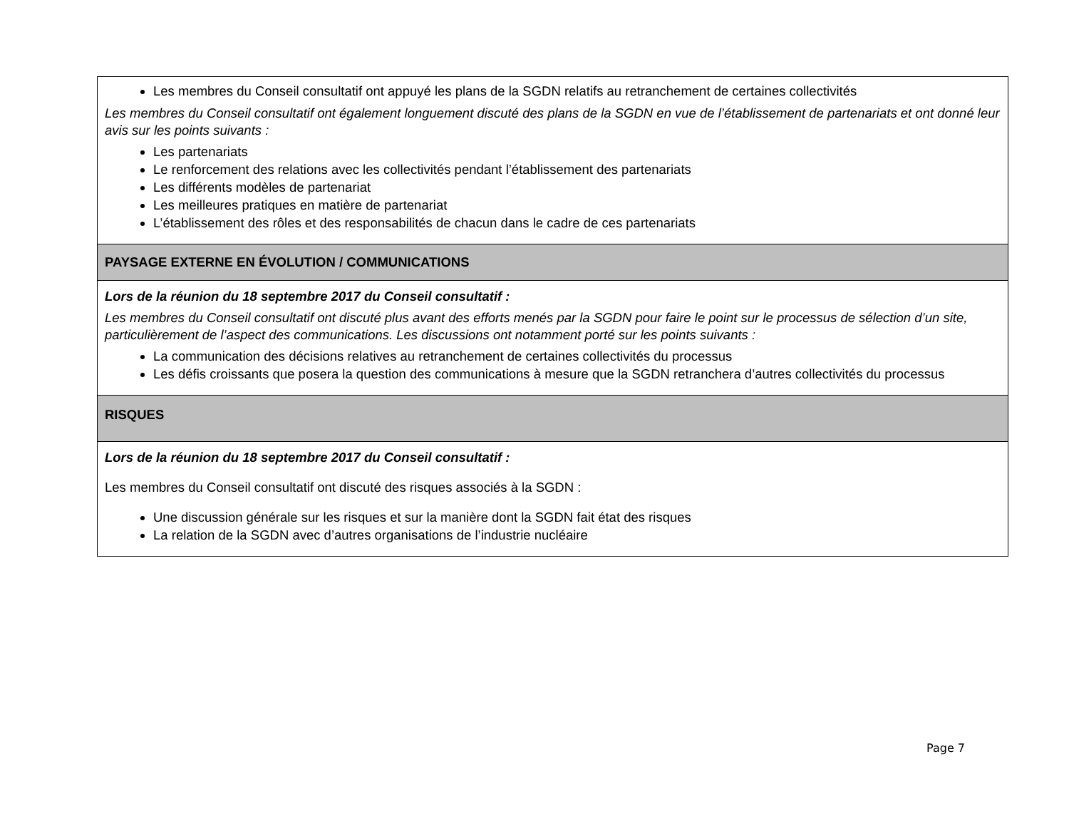| Les membres du Conseil consultatif ont appuyé les plans de la SGDN relatifs au retranchement de certaines collectivités Les membres du Conseil consultatif ont également longuement discuté des plans de la SGDN en vue de l’établissement de partenariats et ont donné leur avis sur les points suivants : Les partenariats Le renforcement des relations avec les collectivités pendant l’établissement des partenariats Les différents modèles de partenariat Les meilleures pratiques en matière de partenariat L’établissement des rôles et des responsabilités de chacun dans le cadre de ces partenariats |
| PAYSAGE EXTERNE EN ÉVOLUTION / COMMUNICATIONS |
| Lors de la réunion du 18 septembre 2017 du Conseil consultatif : Les membres du Conseil consultatif ont discuté plus avant des efforts menés par la SGDN pour faire le point sur le processus de sélection d’un site, particulièrement de l’aspect des communications. Les discussions ont notamment porté sur les points suivants : La communication des décisions relatives au retranchement de certaines collectivités du processus Les défis croissants que posera la question des communications à mesure que la SGDN retranchera d’autres collectivités du processus |
| RISQUES |
| Lors de la réunion du 18 septembre 2017 du Conseil consultatif : Les membres du Conseil consultatif ont discuté des risques associés à la SGDN : Une discussion générale sur les risques et sur la manière dont la SGDN fait état des risques La relation de la SGDN avec d’autres organisations de l’industrie nucléaire |
Page 7